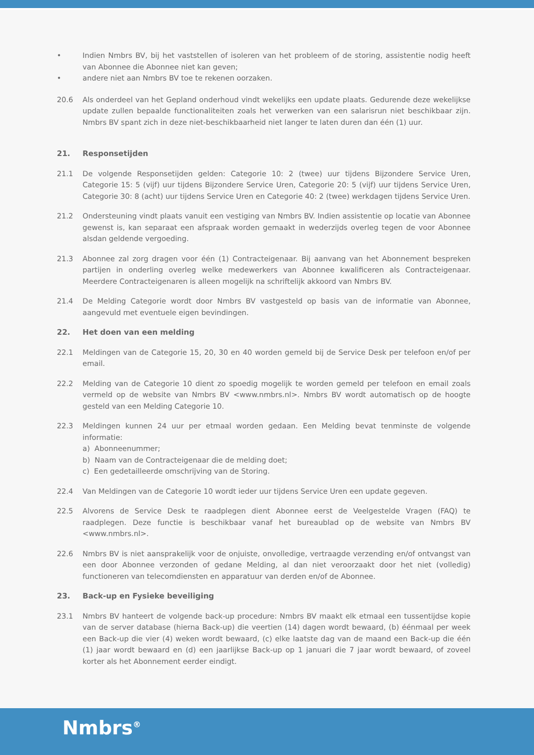• Indien Nmbrs BV, bij het vaststellen of isoleren van het probleem of de storing, assistentie nodig heeft van Abonnee die Abonnee niet kan geven;
• andere niet aan Nmbrs BV toe te rekenen oorzaken.
20.6 Als onderdeel van het Gepland onderhoud vindt wekelijks een update plaats. Gedurende deze wekelijkse update zullen bepaalde functionaliteiten zoals het verwerken van een salarisrun niet beschikbaar zijn. Nmbrs BV spant zich in deze niet-beschikbaarheid niet langer te laten duren dan één (1) uur.
21. Responsetijden
21.1 De volgende Responsetijden gelden: Categorie 10: 2 (twee) uur tijdens Bijzondere Service Uren, Categorie 15: 5 (vijf) uur tijdens Bijzondere Service Uren, Categorie 20: 5 (vijf) uur tijdens Service Uren, Categorie 30: 8 (acht) uur tijdens Service Uren en Categorie 40: 2 (twee) werkdagen tijdens Service Uren.
21.2 Ondersteuning vindt plaats vanuit een vestiging van Nmbrs BV. Indien assistentie op locatie van Abonnee gewenst is, kan separaat een afspraak worden gemaakt in wederzijds overleg tegen de voor Abonnee alsdan geldende vergoeding.
21.3 Abonnee zal zorg dragen voor één (1) Contracteigenaar. Bij aanvang van het Abonnement bespreken partijen in onderling overleg welke medewerkers van Abonnee kwalificeren als Contracteigenaar. Meerdere Contracteigenaren is alleen mogelijk na schriftelijk akkoord van Nmbrs BV.
21.4 De Melding Categorie wordt door Nmbrs BV vastgesteld op basis van de informatie van Abonnee, aangevuld met eventuele eigen bevindingen.
22. Het doen van een melding
22.1 Meldingen van de Categorie 15, 20, 30 en 40 worden gemeld bij de Service Desk per telefoon en/of per email.
22.2 Melding van de Categorie 10 dient zo spoedig mogelijk te worden gemeld per telefoon en email zoals vermeld op de website van Nmbrs BV <www.nmbrs.nl>. Nmbrs BV wordt automatisch op de hoogte gesteld van een Melding Categorie 10.
22.3 Meldingen kunnen 24 uur per etmaal worden gedaan. Een Melding bevat tenminste de volgende informatie:
a) Abonneenummer;
b) Naam van de Contracteigenaar die de melding doet;
c) Een gedetailleerde omschrijving van de Storing.
22.4 Van Meldingen van de Categorie 10 wordt ieder uur tijdens Service Uren een update gegeven.
22.5 Alvorens de Service Desk te raadplegen dient Abonnee eerst de Veelgestelde Vragen (FAQ) te raadplegen. Deze functie is beschikbaar vanaf het bureaublad op de website van Nmbrs BV <www.nmbrs.nl>.
22.6 Nmbrs BV is niet aansprakelijk voor de onjuiste, onvolledige, vertraagde verzending en/of ontvangst van een door Abonnee verzonden of gedane Melding, al dan niet veroorzaakt door het niet (volledig) functioneren van telecomdiensten en apparatuur van derden en/of de Abonnee.
23. Back-up en Fysieke beveiliging
23.1 Nmbrs BV hanteert de volgende back-up procedure: Nmbrs BV maakt elk etmaal een tussentijdse kopie van de server database (hierna Back-up) die veertien (14) dagen wordt bewaard, (b) éénmaal per week een Back-up die vier (4) weken wordt bewaard, (c) elke laatste dag van de maand een Back-up die één (1) jaar wordt bewaard en (d) een jaarlijkse Back-up op 1 januari die 7 jaar wordt bewaard, of zoveel korter als het Abonnement eerder eindigt.
Nmbrs<sup>®</sup>